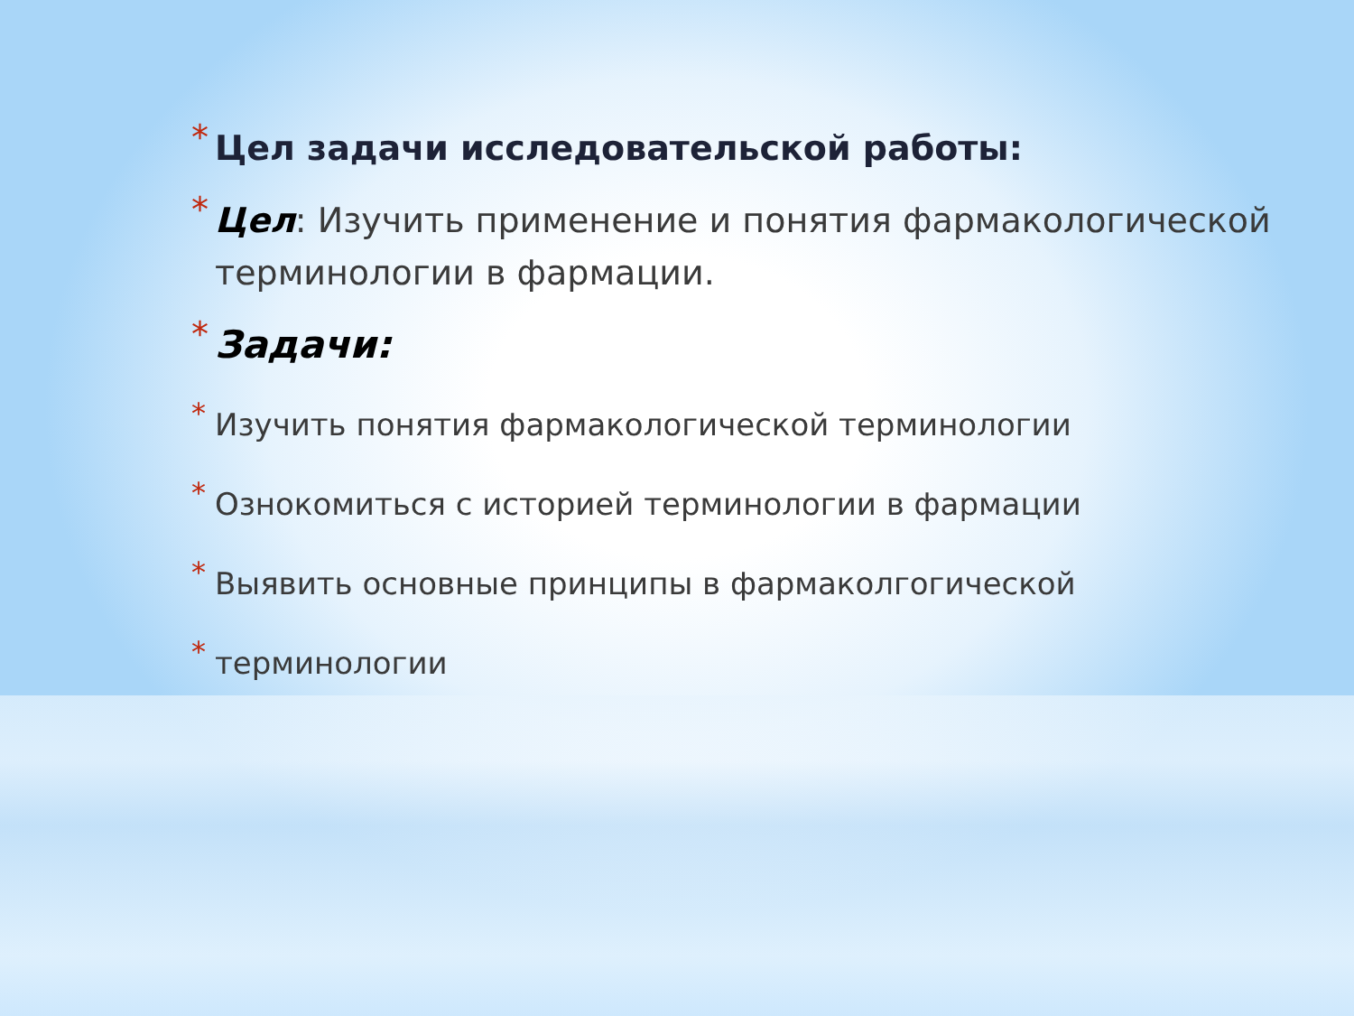* Цел задачи исследовательской работы:
* Цел: Изучить применение и понятия фармакологической терминологии в фармации.
* Задачи:
* Изучить понятия фармакологической терминологии
* Ознокомиться с историей терминологии в фармации
* Выявить основные принципы в фармаколгогической
* терминологии